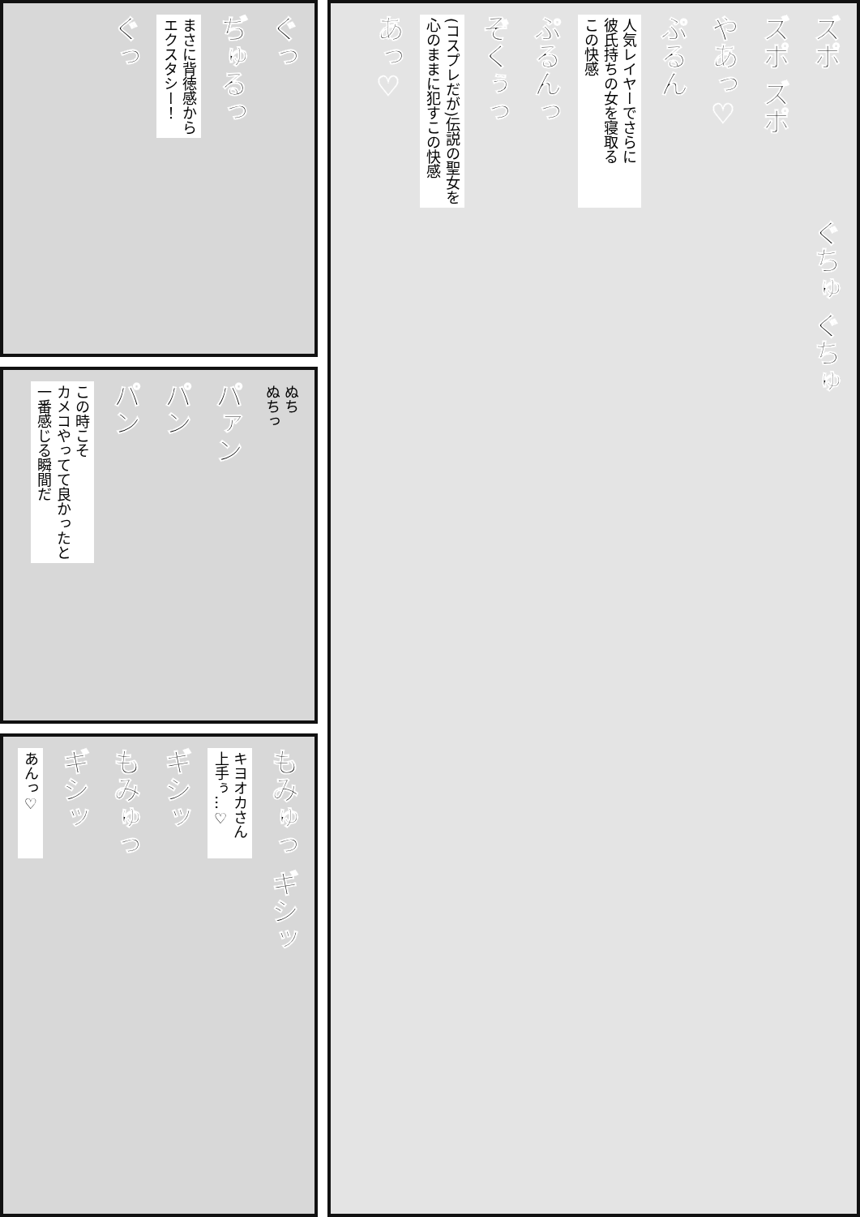ぐっ
まさに背徳感から
エクスタシー！
ぢゅるっ
ぐっ
あっ♡
(コスプレだが)伝説の聖女を
心のままに犯すこの快感
ぞくぅっ
ぷるんっ
人気レイヤーでさらに
彼氏持ちの女を寝取る
この快感
ぷるん
やあっ♡
ズポ ズポ
ズポ
ぐちゅ ぐちゅ
この時こそ
カメコやってて良かったと
一番感じる瞬間だ
パン
パン
パァン
ぬち
ぬちっ
あんっ♡
ギシッ
もみゅっ
ギシッ
キヨオカさん
上手ぅ…♡
もみゅっ
ギシッ